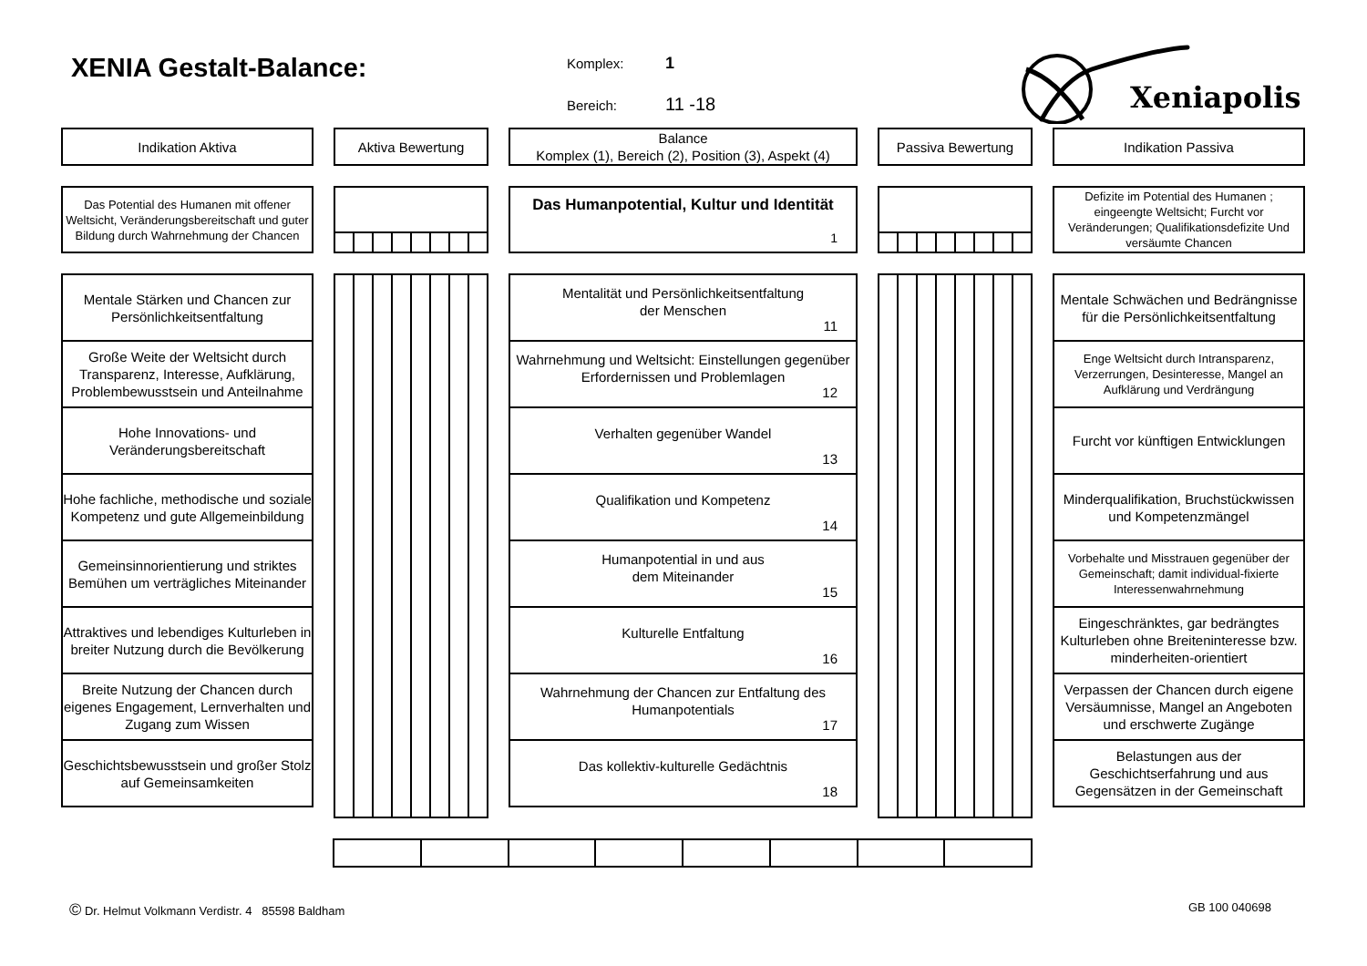XENIA Gestalt-Balance:
Komplex: 1
Bereich: 11 -18
Xeniapolis
Indikation Aktiva
Aktiva Bewertung
Balance
Komplex (1), Bereich (2), Position (3), Aspekt (4)
Passiva Bewertung
Indikation Passiva
Das Potential des Humanen mit offener Weltsicht, Veränderungsbereitschaft und guter Bildung durch Wahrnehmung der Chancen
Das Humanpotential, Kultur und Identität
1
Defizite im Potential des Humanen ; eingeengte Weltsicht; Furcht vor Veränderungen; Qualifikationsdefizite Und versäumte Chancen
Mentale Stärken und Chancen zur Persönlichkeitsentfaltung
Große Weite der Weltsicht durch Transparenz, Interesse, Aufklärung, Problembewusstsein und Anteilnahme
Hohe Innovations- und Veränderungsbereitschaft
Hohe fachliche, methodische und soziale Kompetenz und gute Allgemeinbildung
Gemeinsinnorientierung und striktes Bemühen um verträgliches Miteinander
Attraktives und lebendiges Kulturleben in breiter Nutzung durch die Bevölkerung
Breite Nutzung der Chancen durch eigenes Engagement, Lernverhalten und Zugang zum Wissen
Geschichtsbewusstsein und großer Stolz auf Gemeinsamkeiten
Mentalität und Persönlichkeitsentfaltung
der Menschen
11
Wahrnehmung und Weltsicht: Einstellungen gegenüber Erfordernissen und Problemlagen
12
Verhalten gegenüber Wandel
13
Qualifikation und Kompetenz
14
Humanpotential in und aus
dem Miteinander
15
Kulturelle Entfaltung
16
Wahrnehmung der Chancen zur Entfaltung des Humanpotentials
17
Das kollektiv-kulturelle Gedächtnis
18
Mentale Schwächen und Bedrängnisse
für die Persönlichkeitsentfaltung
Enge Weltsicht durch Intransparenz, Verzerrungen, Desinteresse, Mangel an Aufklärung und Verdrängung
Furcht vor künftigen Entwicklungen
Minderqualifikation, Bruchstückwissen
und Kompetenzmängel
Vorbehalte und Misstrauen gegenüber der Gemeinschaft; damit individual-fixierte Interessenwahrnehmung
Eingeschränktes, gar bedrängtes Kulturleben ohne Breiteninteresse bzw. minderheiten-orientiert
Verpassen der Chancen durch eigene Versäumnisse, Mangel an Angeboten und erschwerte Zugänge
Belastungen aus der Geschichtserfahrung und aus Gegensätzen in der Gemeinschaft
© Dr. Helmut Volkmann Verdistr. 4 85598 Baldham GB 100 040698